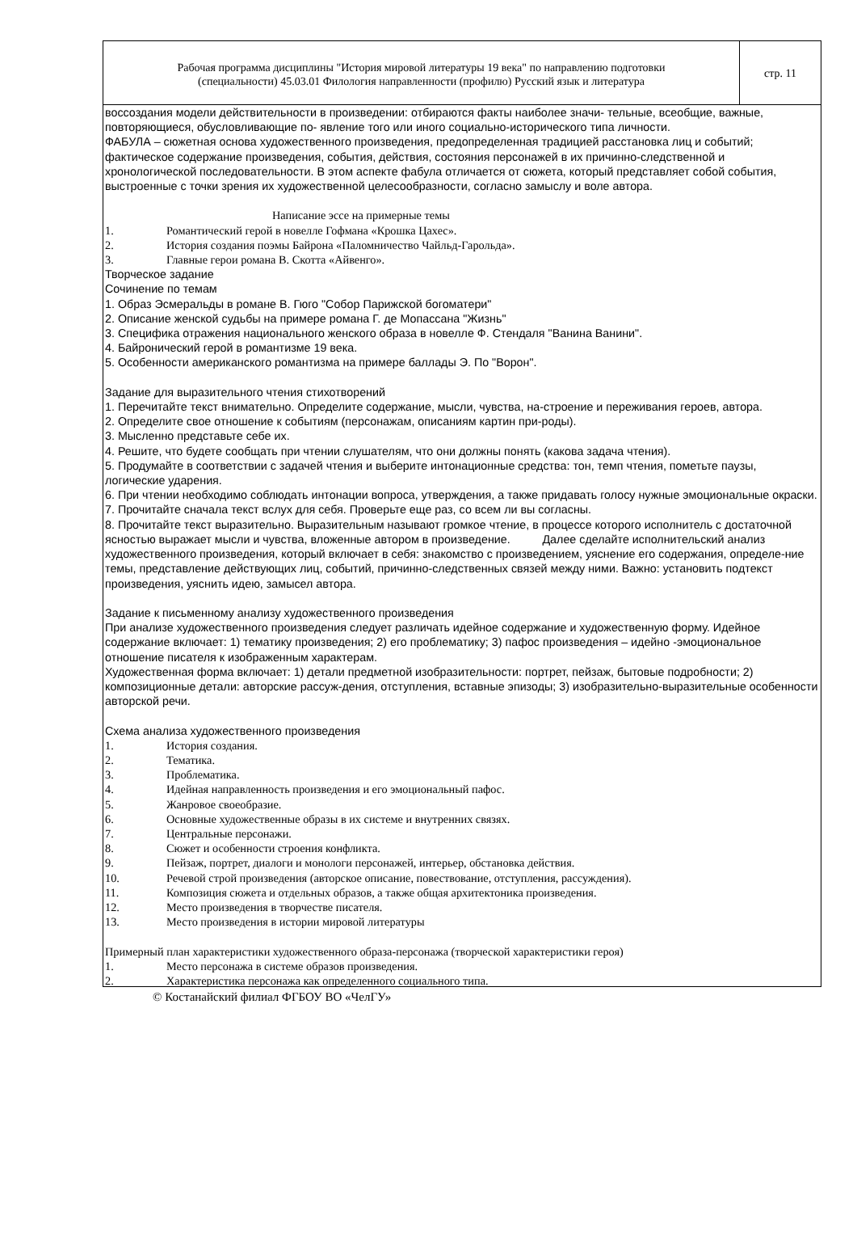Рабочая программа дисциплины "История мировой литературы 19 века" по направлению подготовки
(специальности) 45.03.01 Филология направленности (профилю) Русский язык и литература
стр. 11
воссоздания модели действительности в произведении: отбираются факты наиболее значи- тельные, всеобщие, важные, повторяющиеся, обусловливающие по- явление того или иного социально-исторического типа личности.
ФАБУЛА – сюжетная основа художественного произведения, предопределенная традицией расстановка лиц и событий; фактическое содержание произведения, события, действия, состояния персонажей в их причинно-следственной и хронологической последовательности. В этом аспекте фабула отличается от сюжета, который представляет собой события, выстроенные с точки зрения их художественной целесообразности, согласно замыслу и воле автора.
Написание эссе на примерные темы
1. Романтический герой в новелле Гофмана «Крошка Цахес».
2. История создания поэмы Байрона «Паломничество Чайльд-Гарольда».
3. Главные герои романа В. Скотта «Айвенго».
Творческое задание
Сочинение по темам
1. Образ Эсмеральды в романе В. Гюго "Собор Парижской богоматери"
2. Описание женской судьбы на примере романа Г. де Мопассана "Жизнь"
3. Специфика отражения национального женского образа в новелле Ф. Стендаля "Ванина Ванини".
4. Байронический герой в романтизме 19 века.
5. Особенности американского романтизма на примере баллады Э. По "Ворон".
Задание для выразительного чтения стихотворений
1. Перечитайте текст внимательно. Определите содержание, мысли, чувства, на-строение и переживания героев, автора.
2. Определите свое отношение к событиям (персонажам, описаниям картин при-роды).
3. Мысленно представьте себе их.
4. Решите, что будете сообщать при чтении слушателям, что они должны понять (какова задача чтения).
5. Продумайте в соответствии с задачей чтения и выберите интонационные средства: тон, темп чтения, пометьте паузы, логические ударения.
6. При чтении необходимо соблюдать интонации вопроса, утверждения, а также придавать голосу нужные эмоциональные окраски.
7. Прочитайте сначала текст вслух для себя. Проверьте еще раз, со всем ли вы согласны.
8. Прочитайте текст выразительно. Выразительным называют громкое чтение, в процессе которого исполнитель с достаточной ясностью выражает мысли и чувства, вложенные автором в произведение. Далее сделайте исполнительский анализ художественного произведения, который включает в себя: знакомство с произведением, уяснение его содержания, определе-ние темы, представление действующих лиц, событий, причинно-следственных связей между ними. Важно: установить подтекст произведения, уяснить идею, замысел автора.
Задание к письменному анализу художественного произведения
При анализе художественного произведения следует различать идейное содержание и художественную форму. Идейное содержание включает: 1) тематику произведения; 2) его проблематику; 3) пафос произведения – идейно -эмоциональное отношение писателя к изображенным характерам.
Художественная форма включает: 1) детали предметной изобразительности: портрет, пейзаж, бытовые подробности; 2) композиционные детали: авторские рассуж-дения, отступления, вставные эпизоды; 3) изобразительно-выразительные особенности авторской речи.
Схема анализа художественного произведения
1. История создания.
2. Тематика.
3. Проблематика.
4. Идейная направленность произведения и его эмоциональный пафос.
5. Жанровое своеобразие.
6. Основные художественные образы в их системе и внутренних связях.
7. Центральные персонажи.
8. Сюжет и особенности строения конфликта.
9. Пейзаж, портрет, диалоги и монологи персонажей, интерьер, обстановка действия.
10. Речевой строй произведения (авторское описание, повествование, отступления, рассуждения).
11. Композиция сюжета и отдельных образов, а также общая архитектоника произведения.
12. Место произведения в творчестве писателя.
13. Место произведения в истории мировой литературы
Примерный план характеристики художественного образа-персонажа (творческой характеристики героя)
1. Место персонажа в системе образов произведения.
2. Характеристика персонажа как определенного социального типа.
© Костанайский филиал ФГБОУ ВО «ЧелГУ»